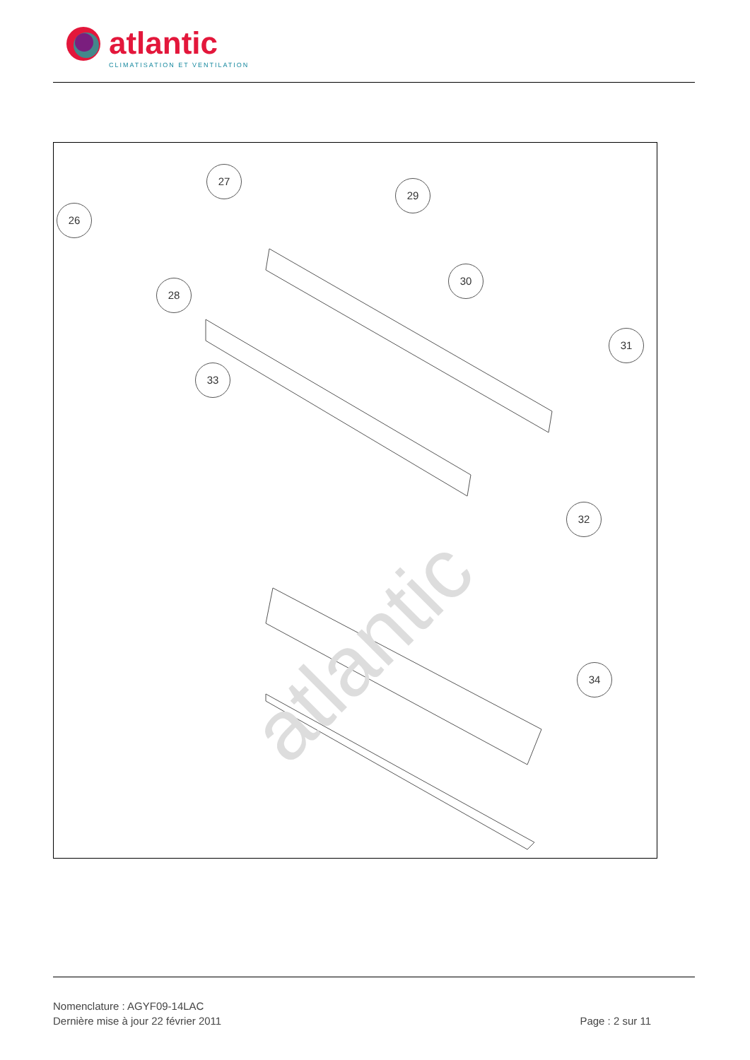atlantic
CLIMATISATION ET VENTILATION
atlantic
26
27
28
29
30
31
32
33
34
Nomenclature : AGYF09-14LAC
Dernière mise à jour 22 février 2011
Page : 2 sur 11